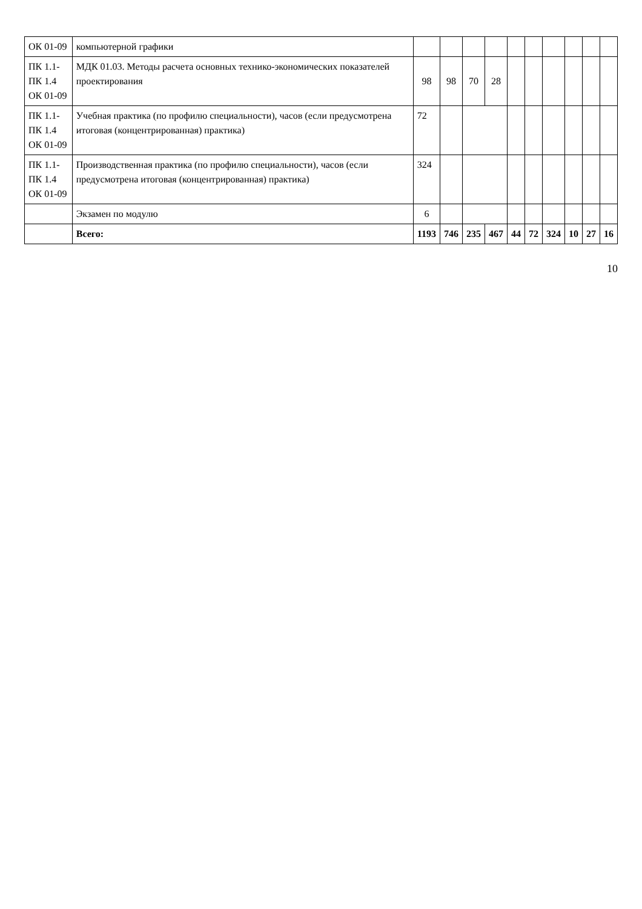| ОК 01-09 | компьютерной графики | | | | | | | | | | |
| ПК 1.1-ПК 1.4 ОК 01-09 | МДК 01.03. Методы расчета основных технико-экономических показателей проектирования | 98 | 98 | 70 | 28 | | | | | | |
| ПК 1.1-ПК 1.4 ОК 01-09 | Учебная практика (по профилю специальности), часов (если предусмотрена итоговая (концентрированная) практика) | 72 | | | | | | | | | |
| ПК 1.1-ПК 1.4 ОК 01-09 | Производственная практика (по профилю специальности), часов (если предусмотрена итоговая (концентрированная) практика) | 324 | | | | | | | | | |
| | Экзамен по модулю | 6 | | | | | | | | | |
| | Всего: | 1193 | 746 | 235 | 467 | 44 | 72 | 324 | 10 | 27 | 16 |
10